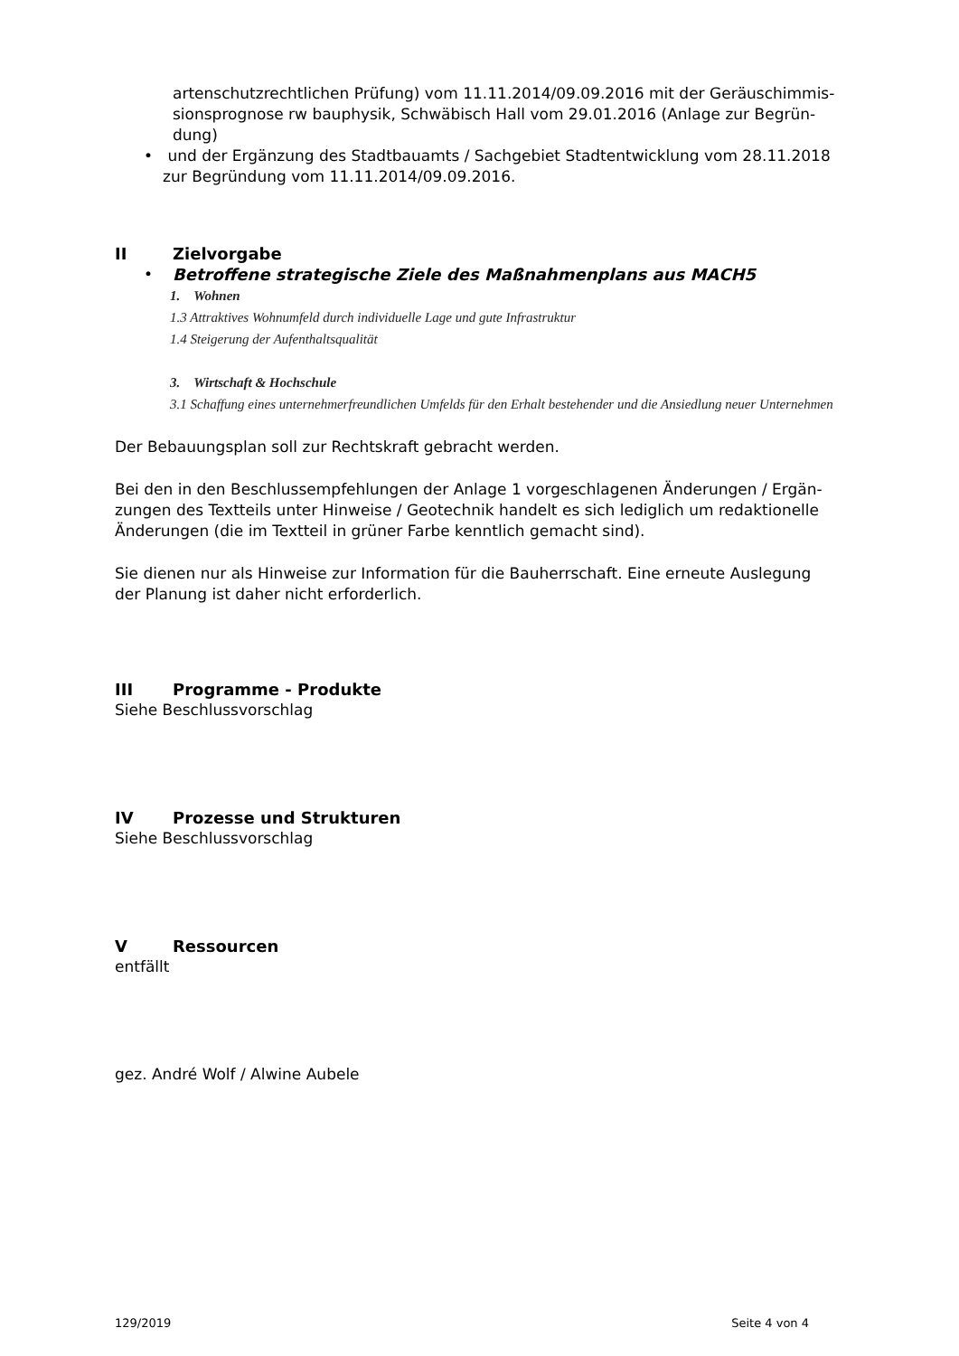artenschutzrechtlichen Prüfung) vom 11.11.2014/09.09.2016 mit der Geräuschimmis-sionsprognose rw bauphysik, Schwäbisch Hall vom 29.01.2016 (Anlage zur Begrün-dung)
• und der Ergänzung des Stadtbauamts / Sachgebiet Stadtentwicklung vom 28.11.2018 zur Begründung vom 11.11.2014/09.09.2016.
II Zielvorgabe
• Betroffene strategische Ziele des Maßnahmenplans aus MACH5
1. Wohnen
1.3 Attraktives Wohnumfeld durch individuelle Lage und gute Infrastruktur
1.4 Steigerung der Aufenthaltsqualität
3. Wirtschaft & Hochschule
3.1 Schaffung eines unternehmerfreundlichen Umfelds für den Erhalt bestehender und die Ansiedlung neuer Unternehmen
Der Bebauungsplan soll zur Rechtskraft gebracht werden.
Bei den in den Beschlussempfehlungen der Anlage 1 vorgeschlagenen Änderungen / Ergän-zungen des Textteils unter Hinweise / Geotechnik handelt es sich lediglich um redaktionelle Änderungen (die im Textteil in grüner Farbe kenntlich gemacht sind).
Sie dienen nur als Hinweise zur Information für die Bauherrschaft. Eine erneute Auslegung der Planung ist daher nicht erforderlich.
III Programme - Produkte
Siehe Beschlussvorschlag
IV Prozesse und Strukturen
Siehe Beschlussvorschlag
V Ressourcen
entfällt
gez. André Wolf / Alwine Aubele
129/2019 Seite 4 von 4